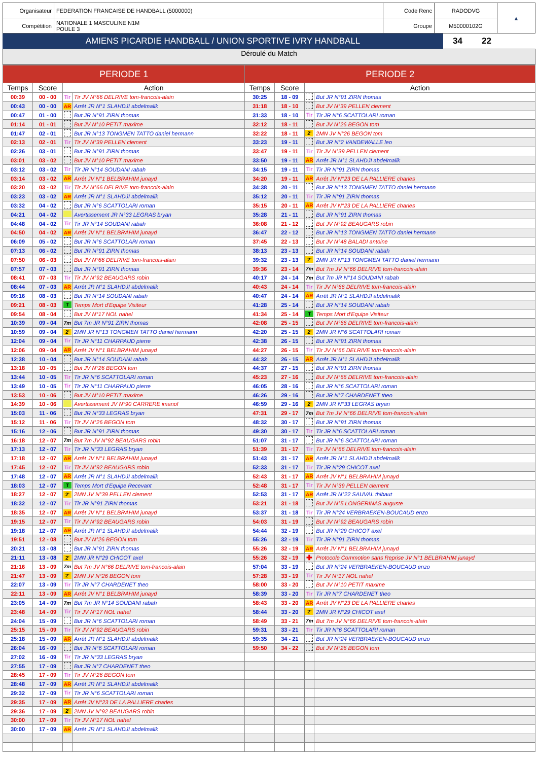| Organisateur | FEDERATION FRANCAISE DE HANDBALL (5000000) | Code Renc | RADODVG | ▲ |
| Compétition | NATIONALE 1 MASCULINE N1M POULE 3 | Groupe | M50000102G | |
| AMIENS PICARDIE HANDBALL / UNION SPORTIVE IVRY HANDBALL | 34 | 22 | |
Déroulé du Match
| PERIODE 1 | | | | PERIODE 2 | | | |
| --- | --- | --- | --- | --- | --- | --- | --- |
| Temps | Score | Action | | Temps | Score | Action | |
| 00:39 | 00 - 00 | Tir | Tir JV N°66 DELRIVE tom-francois-alain | 30:25 | 18 - 09 | | But JR N°91 ZIRN thomas |
| 00:43 | 00 - 00 | AR | Arrêt JR N°1 SLAHDJI abdelmalik | 31:18 | 18 - 10 | | But JV N°39 PELLEN clement |
| 00:47 | 01 - 00 | | But JR N°91 ZIRN thomas | 31:33 | 18 - 10 | Tir | Tir JR N°6 SCATTOLARI roman |
| 01:14 | 01 - 01 | | But JV N°10 PETIT maxime | 32:12 | 18 - 11 | | But JV N°26 BEGON tom |
| 01:47 | 02 - 01 | | But JR N°13 TONGMEN TATTO daniel hermann | 32:22 | 18 - 11 | 2' | 2MN JV N°26 BEGON tom |
| 02:13 | 02 - 01 | Tir | Tir JV N°39 PELLEN clement | 33:23 | 19 - 11 | | But JR N°2 VANDEWALLE leo |
| 02:26 | 03 - 01 | | But JR N°91 ZIRN thomas | 33:47 | 19 - 11 | Tir | Tir JV N°39 PELLEN clement |
| 03:01 | 03 - 02 | | But JV N°10 PETIT maxime | 33:50 | 19 - 11 | AR | Arrêt JR N°1 SLAHDJI abdelmalik |
| 03:12 | 03 - 02 | Tir | Tir JR N°14 SOUDANI rabah | 34:15 | 19 - 11 | Tir | Tir JR N°91 ZIRN thomas |
| 03:14 | 03 - 02 | AR | Arrêt JV N°1 BELBRAHIM junayd | 34:20 | 19 - 11 | AR | Arrêt JV N°23 DE LA PALLIERE charles |
| 03:20 | 03 - 02 | Tir | Tir JV N°66 DELRIVE tom-francois-alain | 34:38 | 20 - 11 | | But JR N°13 TONGMEN TATTO daniel hermann |
| 03:23 | 03 - 02 | AR | Arrêt JR N°1 SLAHDJI abdelmalik | 35:12 | 20 - 11 | Tir | Tir JR N°91 ZIRN thomas |
| 03:32 | 04 - 02 | | But JR N°6 SCATTOLARI roman | 35:15 | 20 - 11 | AR | Arrêt JV N°23 DE LA PALLIERE charles |
| 04:21 | 04 - 02 | | Avertissement JR N°33 LEGRAS bryan | 35:28 | 21 - 11 | | But JR N°91 ZIRN thomas |
| 04:48 | 04 - 02 | Tir | Tir JR N°14 SOUDANI rabah | 36:08 | 21 - 12 | | But JV N°92 BEAUGARS robin |
| 04:50 | 04 - 02 | AR | Arrêt JV N°1 BELBRAHIM junayd | 36:47 | 22 - 12 | | But JR N°13 TONGMEN TATTO daniel hermann |
| 06:09 | 05 - 02 | | But JR N°6 SCATTOLARI roman | 37:45 | 22 - 13 | | But JV N°48 BALADI antoine |
| 07:13 | 06 - 02 | | But JR N°91 ZIRN thomas | 38:13 | 23 - 13 | | But JR N°14 SOUDANI rabah |
| 07:50 | 06 - 03 | | But JV N°66 DELRIVE tom-francois-alain | 39:32 | 23 - 13 | 2' | 2MN JR N°13 TONGMEN TATTO daniel hermann |
| 07:57 | 07 - 03 | | But JR N°91 ZIRN thomas | 39:36 | 23 - 14 | 7m | But 7m JV N°66 DELRIVE tom-francois-alain |
| 08:41 | 07 - 03 | Tir | Tir JV N°92 BEAUGARS robin | 40:17 | 24 - 14 | 7m | But 7m JR N°14 SOUDANI rabah |
| 08:44 | 07 - 03 | AR | Arrêt JR N°1 SLAHDJI abdelmalik | 40:43 | 24 - 14 | Tir | Tir JV N°66 DELRIVE tom-francois-alain |
| 09:16 | 08 - 03 | | But JR N°14 SOUDANI rabah | 40:47 | 24 - 14 | AR | Arrêt JR N°1 SLAHDJI abdelmalik |
| 09:21 | 08 - 03 | T | Temps Mort d'Equipe Visiteur | 41:28 | 25 - 14 | | But JR N°14 SOUDANI rabah |
| 09:54 | 08 - 04 | | But JV N°17 NOL nahel | 41:34 | 25 - 14 | T | Temps Mort d'Equipe Visiteur |
| 10:39 | 09 - 04 | 7m | But 7m JR N°91 ZIRN thomas | 42:08 | 25 - 15 | | But JV N°66 DELRIVE tom-francois-alain |
| 10:59 | 09 - 04 | 2' | 2MN JR N°13 TONGMEN TATTO daniel hermann | 42:20 | 25 - 15 | 2' | 2MN JR N°6 SCATTOLARI roman |
| 12:04 | 09 - 04 | Tir | Tir JR N°11 CHARPAUD pierre | 42:38 | 26 - 15 | | But JR N°91 ZIRN thomas |
| 12:06 | 09 - 04 | AR | Arrêt JV N°1 BELBRAHIM junayd | 44:27 | 26 - 15 | Tir | Tir JV N°66 DELRIVE tom-francois-alain |
| 12:38 | 10 - 04 | | But JR N°14 SOUDANI rabah | 44:32 | 26 - 15 | AR | Arrêt JR N°1 SLAHDJI abdelmalik |
| 13:18 | 10 - 05 | | But JV N°26 BEGON tom | 44:37 | 27 - 15 | | But JR N°91 ZIRN thomas |
| 13:44 | 10 - 05 | Tir | Tir JR N°6 SCATTOLARI roman | 45:23 | 27 - 16 | | But JV N°66 DELRIVE tom-francois-alain |
| 13:49 | 10 - 05 | Tir | Tir JR N°11 CHARPAUD pierre | 46:05 | 28 - 16 | | But JR N°6 SCATTOLARI roman |
| 13:53 | 10 - 06 | | But JV N°10 PETIT maxime | 46:26 | 29 - 16 | | But JR N°7 CHARDENET theo |
| 14:39 | 10 - 06 | | Avertissement JV N°90 CARRERE imanol | 46:59 | 29 - 16 | 2' | 2MN JR N°33 LEGRAS bryan |
| 15:03 | 11 - 06 | | But JR N°33 LEGRAS bryan | 47:31 | 29 - 17 | 7m | But 7m JV N°66 DELRIVE tom-francois-alain |
| 15:12 | 11 - 06 | Tir | Tir JV N°26 BEGON tom | 48:32 | 30 - 17 | | But JR N°91 ZIRN thomas |
| 15:16 | 12 - 06 | | But JR N°91 ZIRN thomas | 49:30 | 30 - 17 | Tir | Tir JR N°6 SCATTOLARI roman |
| 16:18 | 12 - 07 | 7m | But 7m JV N°92 BEAUGARS robin | 51:07 | 31 - 17 | | But JR N°6 SCATTOLARI roman |
| 17:13 | 12 - 07 | Tir | Tir JR N°33 LEGRAS bryan | 51:39 | 31 - 17 | Tir | Tir JV N°66 DELRIVE tom-francois-alain |
| 17:18 | 12 - 07 | AR | Arrêt JV N°1 BELBRAHIM junayd | 51:43 | 31 - 17 | AR | Arrêt JR N°1 SLAHDJI abdelmalik |
| 17:45 | 12 - 07 | Tir | Tir JV N°92 BEAUGARS robin | 52:33 | 31 - 17 | Tir | Tir JR N°29 CHICOT axel |
| 17:48 | 12 - 07 | AR | Arrêt JR N°1 SLAHDJI abdelmalik | 52:43 | 31 - 17 | AR | Arrêt JV N°1 BELBRAHIM junayd |
| 18:03 | 12 - 07 | T | Temps Mort d'Equipe Recevant | 52:48 | 31 - 17 | Tir | Tir JV N°39 PELLEN clement |
| 18:27 | 12 - 07 | 2' | 2MN JV N°39 PELLEN clement | 52:53 | 31 - 17 | AR | Arrêt JR N°22 SAUVAL thibaut |
| 18:32 | 12 - 07 | Tir | Tir JR N°91 ZIRN thomas | 53:21 | 31 - 18 | | But JV N°5 LONGERINAS auguste |
| 18:35 | 12 - 07 | AR | Arrêt JV N°1 BELBRAHIM junayd | 53:37 | 31 - 18 | Tir | Tir JR N°24 VERBRAEKEN-BOUCAUD enzo |
| 19:15 | 12 - 07 | Tir | Tir JV N°92 BEAUGARS robin | 54:03 | 31 - 19 | | But JV N°92 BEAUGARS robin |
| 19:18 | 12 - 07 | AR | Arrêt JR N°1 SLAHDJI abdelmalik | 54:44 | 32 - 19 | | But JR N°29 CHICOT axel |
| 19:51 | 12 - 08 | | But JV N°26 BEGON tom | 55:26 | 32 - 19 | Tir | Tir JR N°91 ZIRN thomas |
| 20:21 | 13 - 08 | | But JR N°91 ZIRN thomas | 55:26 | 32 - 19 | AR | Arrêt JV N°1 BELBRAHIM junayd |
| 21:11 | 13 - 08 | 2' | 2MN JR N°29 CHICOT axel | 55:26 | 32 - 19 | ✚ | Protocole Commotion sans Reprise JV N°1 BELBRAHIM junayd |
| 21:16 | 13 - 09 | 7m | But 7m JV N°66 DELRIVE tom-francois-alain | 57:04 | 33 - 19 | | But JR N°24 VERBRAEKEN-BOUCAUD enzo |
| 21:47 | 13 - 09 | 2' | 2MN JV N°26 BEGON tom | 57:28 | 33 - 19 | Tir | Tir JV N°17 NOL nahel |
| 22:07 | 13 - 09 | Tir | Tir JR N°7 CHARDENET theo | 58:00 | 33 - 20 | | But JV N°10 PETIT maxime |
| 22:11 | 13 - 09 | AR | Arrêt JV N°1 BELBRAHIM junayd | 58:39 | 33 - 20 | Tir | Tir JR N°7 CHARDENET theo |
| 23:05 | 14 - 09 | 7m | But 7m JR N°14 SOUDANI rabah | 58:43 | 33 - 20 | AR | Arrêt JV N°23 DE LA PALLIERE charles |
| 23:48 | 14 - 09 | Tir | Tir JV N°17 NOL nahel | 58:44 | 33 - 20 | 2' | 2MN JR N°29 CHICOT axel |
| 24:04 | 15 - 09 | | But JR N°6 SCATTOLARI roman | 58:49 | 33 - 21 | 7m | But 7m JV N°66 DELRIVE tom-francois-alain |
| 25:15 | 15 - 09 | Tir | Tir JV N°92 BEAUGARS robin | 59:31 | 33 - 21 | Tir | Tir JR N°6 SCATTOLARI roman |
| 25:18 | 15 - 09 | AR | Arrêt JR N°1 SLAHDJI abdelmalik | 59:35 | 34 - 21 | | But JR N°24 VERBRAEKEN-BOUCAUD enzo |
| 26:04 | 16 - 09 | | But JR N°6 SCATTOLARI roman | 59:50 | 34 - 22 | | But JV N°26 BEGON tom |
| 27:02 | 16 - 09 | Tir | Tir JR N°33 LEGRAS bryan | | | | |
| 27:55 | 17 - 09 | | But JR N°7 CHARDENET theo | | | | |
| 28:45 | 17 - 09 | Tir | Tir JV N°26 BEGON tom | | | | |
| 28:48 | 17 - 09 | AR | Arrêt JR N°1 SLAHDJI abdelmalik | | | | |
| 29:32 | 17 - 09 | Tir | Tir JR N°6 SCATTOLARI roman | | | | |
| 29:35 | 17 - 09 | AR | Arrêt JV N°23 DE LA PALLIERE charles | | | | |
| 29:36 | 17 - 09 | 2' | 2MN JV N°92 BEAUGARS robin | | | | |
| 30:00 | 17 - 09 | Tir | Tir JV N°17 NOL nahel | | | | |
| 30:00 | 17 - 09 | AR | Arrêt JR N°1 SLAHDJI abdelmalik | | | | |